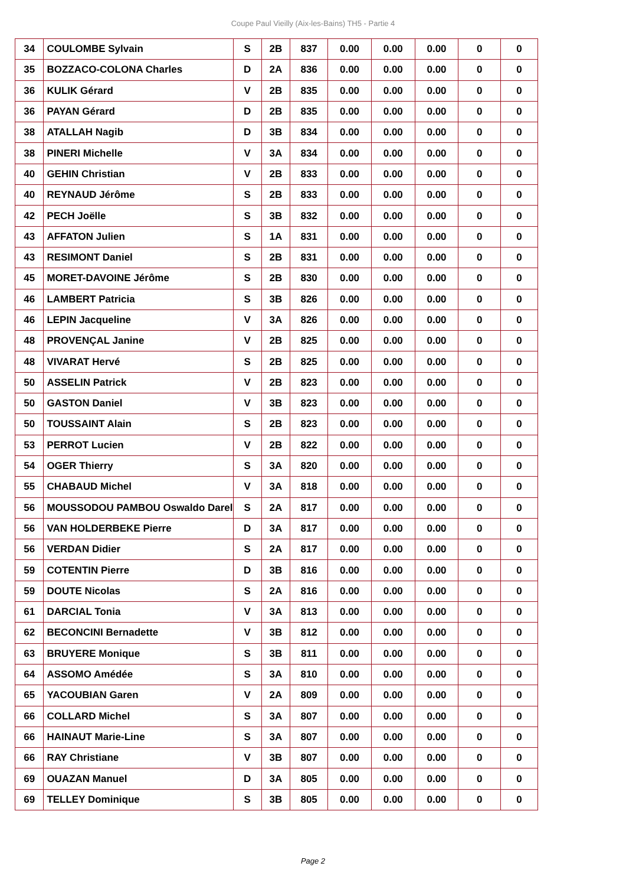Coupe Paul Vieilly (Aix-les-Bains) TH5 - Partie 4
| 34 | COULOMBE Sylvain | S | 2B | 837 | 0.00 | 0.00 | 0.00 | 0 | 0 |
| 35 | BOZZACO-COLONA Charles | D | 2A | 836 | 0.00 | 0.00 | 0.00 | 0 | 0 |
| 36 | KULIK Gérard | V | 2B | 835 | 0.00 | 0.00 | 0.00 | 0 | 0 |
| 36 | PAYAN Gérard | D | 2B | 835 | 0.00 | 0.00 | 0.00 | 0 | 0 |
| 38 | ATALLAH Nagib | D | 3B | 834 | 0.00 | 0.00 | 0.00 | 0 | 0 |
| 38 | PINERI Michelle | V | 3A | 834 | 0.00 | 0.00 | 0.00 | 0 | 0 |
| 40 | GEHIN Christian | V | 2B | 833 | 0.00 | 0.00 | 0.00 | 0 | 0 |
| 40 | REYNAUD Jérôme | S | 2B | 833 | 0.00 | 0.00 | 0.00 | 0 | 0 |
| 42 | PECH Joëlle | S | 3B | 832 | 0.00 | 0.00 | 0.00 | 0 | 0 |
| 43 | AFFATON Julien | S | 1A | 831 | 0.00 | 0.00 | 0.00 | 0 | 0 |
| 43 | RESIMONT Daniel | S | 2B | 831 | 0.00 | 0.00 | 0.00 | 0 | 0 |
| 45 | MORET-DAVOINE Jérôme | S | 2B | 830 | 0.00 | 0.00 | 0.00 | 0 | 0 |
| 46 | LAMBERT Patricia | S | 3B | 826 | 0.00 | 0.00 | 0.00 | 0 | 0 |
| 46 | LEPIN Jacqueline | V | 3A | 826 | 0.00 | 0.00 | 0.00 | 0 | 0 |
| 48 | PROVENÇAL Janine | V | 2B | 825 | 0.00 | 0.00 | 0.00 | 0 | 0 |
| 48 | VIVARAT Hervé | S | 2B | 825 | 0.00 | 0.00 | 0.00 | 0 | 0 |
| 50 | ASSELIN Patrick | V | 2B | 823 | 0.00 | 0.00 | 0.00 | 0 | 0 |
| 50 | GASTON Daniel | V | 3B | 823 | 0.00 | 0.00 | 0.00 | 0 | 0 |
| 50 | TOUSSAINT Alain | S | 2B | 823 | 0.00 | 0.00 | 0.00 | 0 | 0 |
| 53 | PERROT Lucien | V | 2B | 822 | 0.00 | 0.00 | 0.00 | 0 | 0 |
| 54 | OGER Thierry | S | 3A | 820 | 0.00 | 0.00 | 0.00 | 0 | 0 |
| 55 | CHABAUD Michel | V | 3A | 818 | 0.00 | 0.00 | 0.00 | 0 | 0 |
| 56 | MOUSSODOU PAMBOU Oswaldo Darel | S | 2A | 817 | 0.00 | 0.00 | 0.00 | 0 | 0 |
| 56 | VAN HOLDERBEKE Pierre | D | 3A | 817 | 0.00 | 0.00 | 0.00 | 0 | 0 |
| 56 | VERDAN Didier | S | 2A | 817 | 0.00 | 0.00 | 0.00 | 0 | 0 |
| 59 | COTENTIN Pierre | D | 3B | 816 | 0.00 | 0.00 | 0.00 | 0 | 0 |
| 59 | DOUTE Nicolas | S | 2A | 816 | 0.00 | 0.00 | 0.00 | 0 | 0 |
| 61 | DARCIAL Tonia | V | 3A | 813 | 0.00 | 0.00 | 0.00 | 0 | 0 |
| 62 | BECONCINI Bernadette | V | 3B | 812 | 0.00 | 0.00 | 0.00 | 0 | 0 |
| 63 | BRUYERE Monique | S | 3B | 811 | 0.00 | 0.00 | 0.00 | 0 | 0 |
| 64 | ASSOMO Amédée | S | 3A | 810 | 0.00 | 0.00 | 0.00 | 0 | 0 |
| 65 | YACOUBIAN Garen | V | 2A | 809 | 0.00 | 0.00 | 0.00 | 0 | 0 |
| 66 | COLLARD Michel | S | 3A | 807 | 0.00 | 0.00 | 0.00 | 0 | 0 |
| 66 | HAINAUT Marie-Line | S | 3A | 807 | 0.00 | 0.00 | 0.00 | 0 | 0 |
| 66 | RAY Christiane | V | 3B | 807 | 0.00 | 0.00 | 0.00 | 0 | 0 |
| 69 | OUAZAN Manuel | D | 3A | 805 | 0.00 | 0.00 | 0.00 | 0 | 0 |
| 69 | TELLEY Dominique | S | 3B | 805 | 0.00 | 0.00 | 0.00 | 0 | 0 |
Page 2